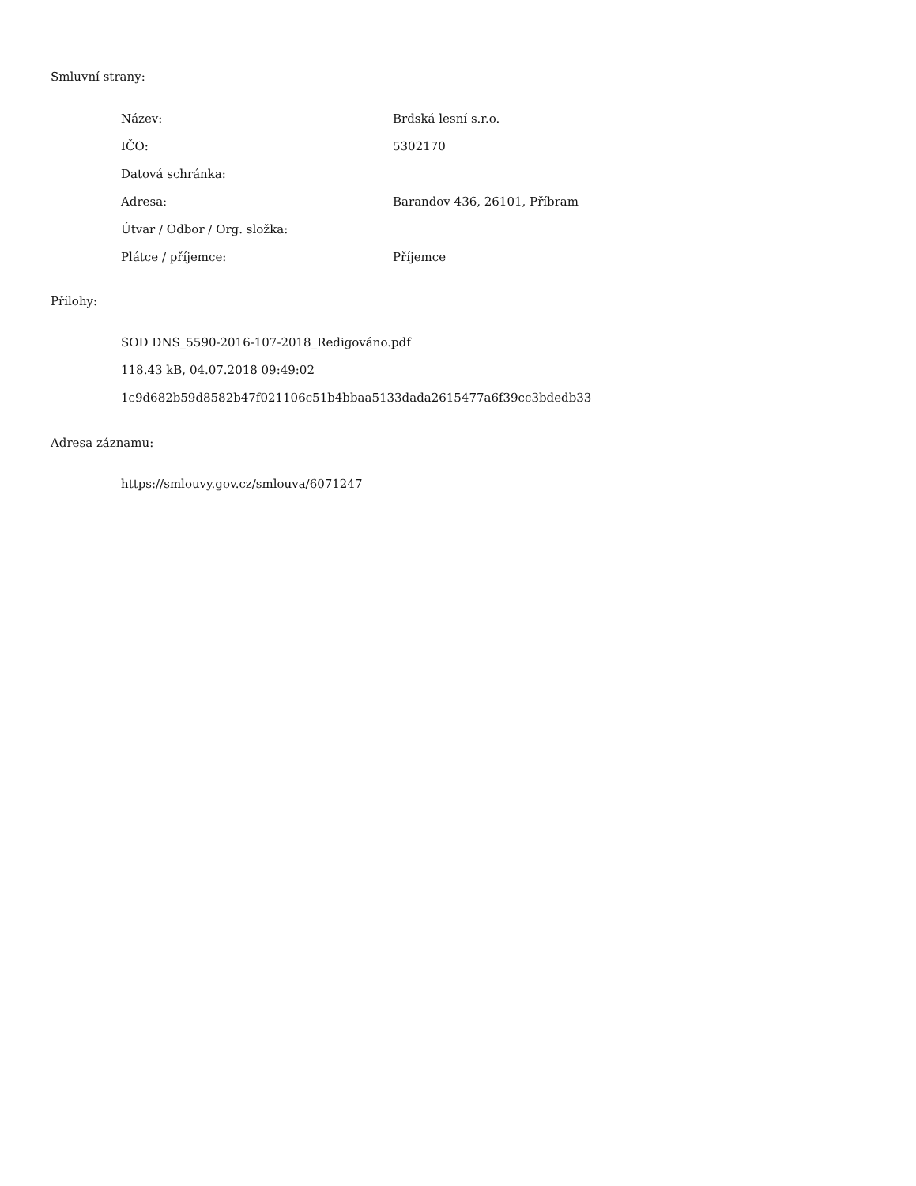Smluvní strany:
| Název: | Brdská lesní s.r.o. |
| IČO: | 5302170 |
| Datová schránka: | |
| Adresa: | Barandov 436, 26101, Příbram |
| Útvar / Odbor / Org. složka: | |
| Plátce / příjemce: | Příjemce |
Přílohy:
SOD DNS_5590-2016-107-2018_Redigováno.pdf
118.43 kB, 04.07.2018 09:49:02
1c9d682b59d8582b47f021106c51b4bbaa5133dada2615477a6f39cc3bdedb33
Adresa záznamu:
https://smlouvy.gov.cz/smlouva/6071247